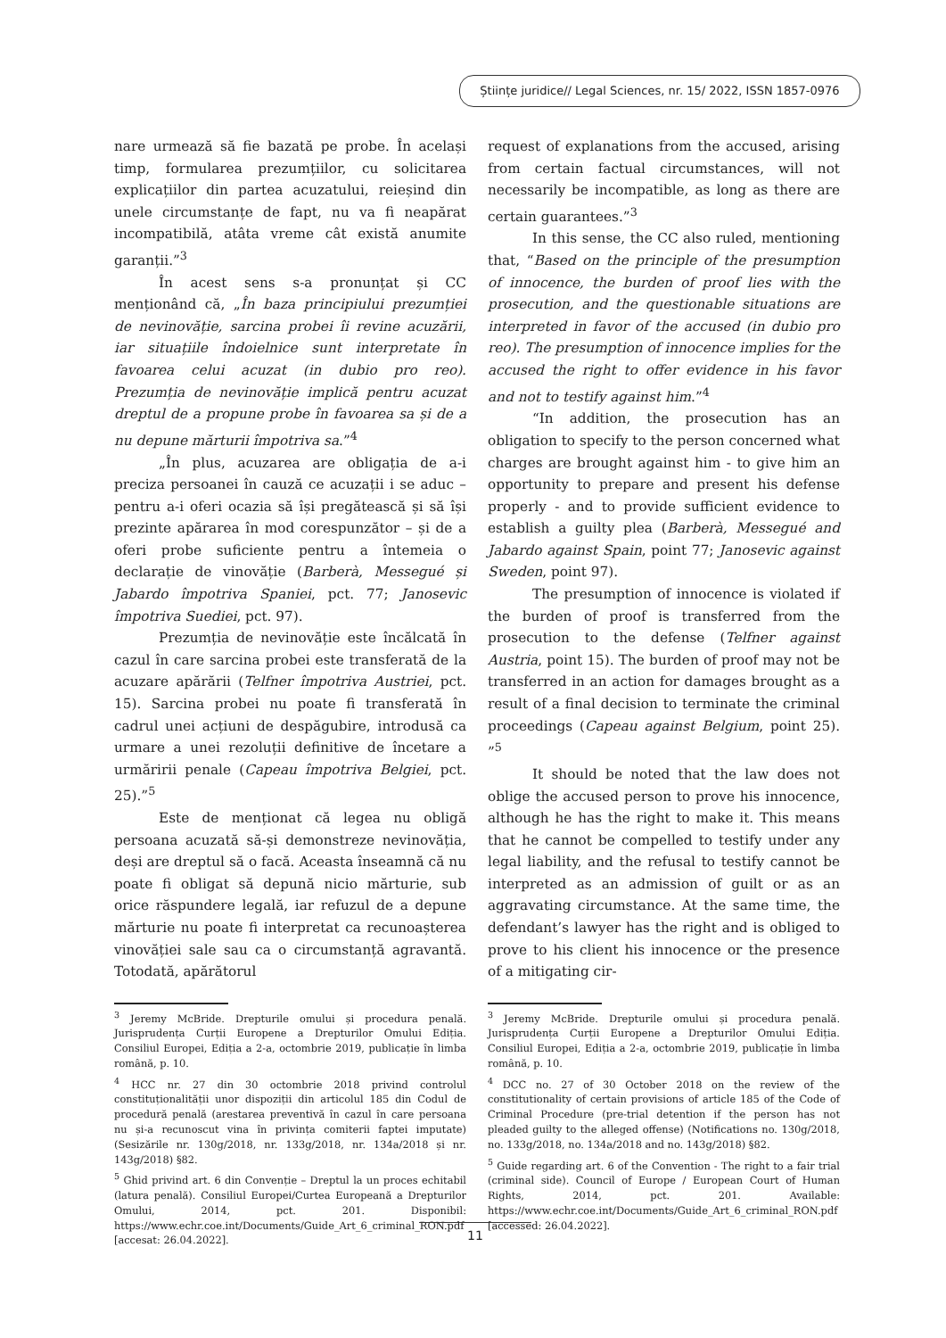Științe juridice// Legal Sciences, nr. 15/ 2022, ISSN 1857-0976
nare urmează să fie bazată pe probe. În același timp, formularea prezumțiilor, cu solicitarea explicațiilor din partea acuzatului, reieșind din unele circumstanțe de fapt, nu va fi neapărat incompatibilă, atâta vreme cât există anumite garanții.”<sup>3</sup>
În acest sens s-a pronunțat și CC menționând că, „În baza principiului prezumției de nevinovăție, sarcina probei îi revine acuzării, iar situațiile îndoielnice sunt interpretate în favoarea celui acuzat (in dubio pro reo). Prezumția de nevinovăție implică pentru acuzat dreptul de a propune probe în favoarea sa și de a nu depune mărturii împotriva sa.”<sup>4</sup>
„În plus, acuzarea are obligația de a-i preciza persoanei în cauză ce acuzații i se aduc – pentru a-i oferi ocazia să își pregătească și să își prezinte apărarea în mod corespunzător – și de a oferi probe suficiente pentru a întemeia o declarație de vinovăție (Barberà, Messegué și Jabardo împotriva Spaniei, pct. 77; Janosevic împotriva Suediei, pct. 97).
Prezumția de nevinovăție este încălcată în cazul în care sarcina probei este transferată de la acuzare apărării (Telfner împotriva Austriei, pct. 15). Sarcina probei nu poate fi transferată în cadrul unei acțiuni de despăgubire, introdusă ca urmare a unei rezoluții definitive de încetare a urmăririi penale (Capeau împotriva Belgiei, pct. 25).”<sup>5</sup>
Este de menționat că legea nu obligă persoana acuzată să-și demonstreze nevinovăția, deși are dreptul să o facă. Aceasta înseamnă că nu poate fi obligat să depună nicio mărturie, sub orice răspundere legală, iar refuzul de a depune mărturie nu poate fi interpretat ca recunoașterea vinovăției sale sau ca o circumstanță agravantă. Totodată, apărătorul
<sup>3</sup> Jeremy McBride. Drepturile omului și procedura penală. Jurisprudența Curții Europene a Drepturilor Omului Ediția. Consiliul Europei, Ediția a 2-a, octombrie 2019, publicație în limba română, p. 10.
<sup>4</sup> HCC nr. 27 din 30 octombrie 2018 privind controlul constituționalității unor dispoziții din articolul 185 din Codul de procedură penală (arestarea preventivă în cazul în care persoana nu și-a recunoscut vina în privința comiterii faptei imputate) (Sesizările nr. 130g/2018, nr. 133g/2018, nr. 134a/2018 și nr. 143g/2018) §82.
<sup>5</sup> Ghid privind art. 6 din Convenție – Dreptul la un proces echitabil (latura penală). Consiliul Europei/Curtea Europeană a Drepturilor Omului, 2014, pct. 201. Disponibil: https://www.echr.coe.int/Documents/Guide_Art_6_criminal_RON.pdf [accesat: 26.04.2022].
request of explanations from the accused, arising from certain factual circumstances, will not necessarily be incompatible, as long as there are certain guarantees.”<sup>3</sup>
In this sense, the CC also ruled, mentioning that, “Based on the principle of the presumption of innocence, the burden of proof lies with the prosecution, and the questionable situations are interpreted in favor of the accused (in dubio pro reo). The presumption of innocence implies for the accused the right to offer evidence in his favor and not to testify against him.”<sup>4</sup>
“In addition, the prosecution has an obligation to specify to the person concerned what charges are brought against him - to give him an opportunity to prepare and present his defense properly - and to provide sufficient evidence to establish a guilty plea (Barberà, Messegué and Jabardo against Spain, point 77; Janosevic against Sweden, point 97).
The presumption of innocence is violated if the burden of proof is transferred from the prosecution to the defense (Telfner against Austria, point 15). The burden of proof may not be transferred in an action for damages brought as a result of a final decision to terminate the criminal proceedings (Capeau against Belgium, point 25). ”<sup>5</sup>
It should be noted that the law does not oblige the accused person to prove his innocence, although he has the right to make it. This means that he cannot be compelled to testify under any legal liability, and the refusal to testify cannot be interpreted as an admission of guilt or as an aggravating circumstance. At the same time, the defendant’s lawyer has the right and is obliged to prove to his client his innocence or the presence of a mitigating cir-
<sup>3</sup> Jeremy McBride. Drepturile omului și procedura penală. Jurisprudența Curții Europene a Drepturilor Omului Ediția. Consiliul Europei, Ediția a 2-a, octombrie 2019, publicație în limba română, p. 10.
<sup>4</sup> DCC no. 27 of 30 October 2018 on the review of the constitutionality of certain provisions of article 185 of the Code of Criminal Procedure (pre-trial detention if the person has not pleaded guilty to the alleged offense) (Notifications no. 130g/2018, no. 133g/2018, no. 134a/2018 and no. 143g/2018) §82.
<sup>5</sup> Guide regarding art. 6 of the Convention - The right to a fair trial (criminal side). Council of Europe / European Court of Human Rights, 2014, pct. 201. Available: https://www.echr.coe.int/Documents/Guide_Art_6_criminal_RON.pdf [accessed: 26.04.2022].
11